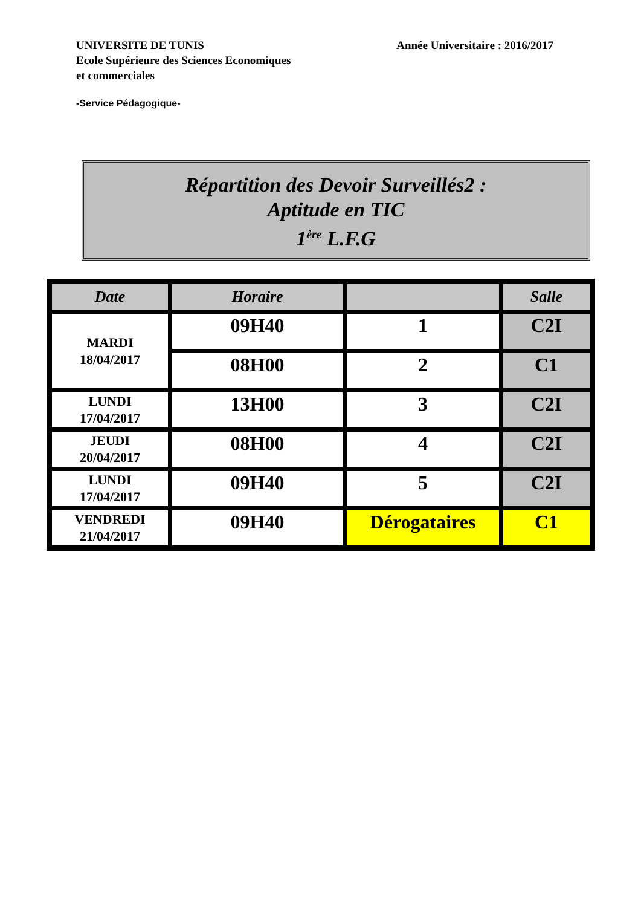UNIVERSITE DE TUNIS
Ecole Supérieure des Sciences Economiques
et commerciales
Année Universitaire : 2016/2017
-Service Pédagogique-
Répartition des Devoir Surveillés2 :
Aptitude en TIC
1<sup>ère</sup> L.F.G
| Date | Horaire | | Salle |
| --- | --- | --- | --- |
| MARDI 18/04/2017 | 09H40 | 1 | C2I |
| | 08H00 | 2 | C1 |
| LUNDI 17/04/2017 | 13H00 | 3 | C2I |
| JEUDI 20/04/2017 | 08H00 | 4 | C2I |
| LUNDI 17/04/2017 | 09H40 | 5 | C2I |
| VENDREDI 21/04/2017 | 09H40 | Dérogataires | C1 |